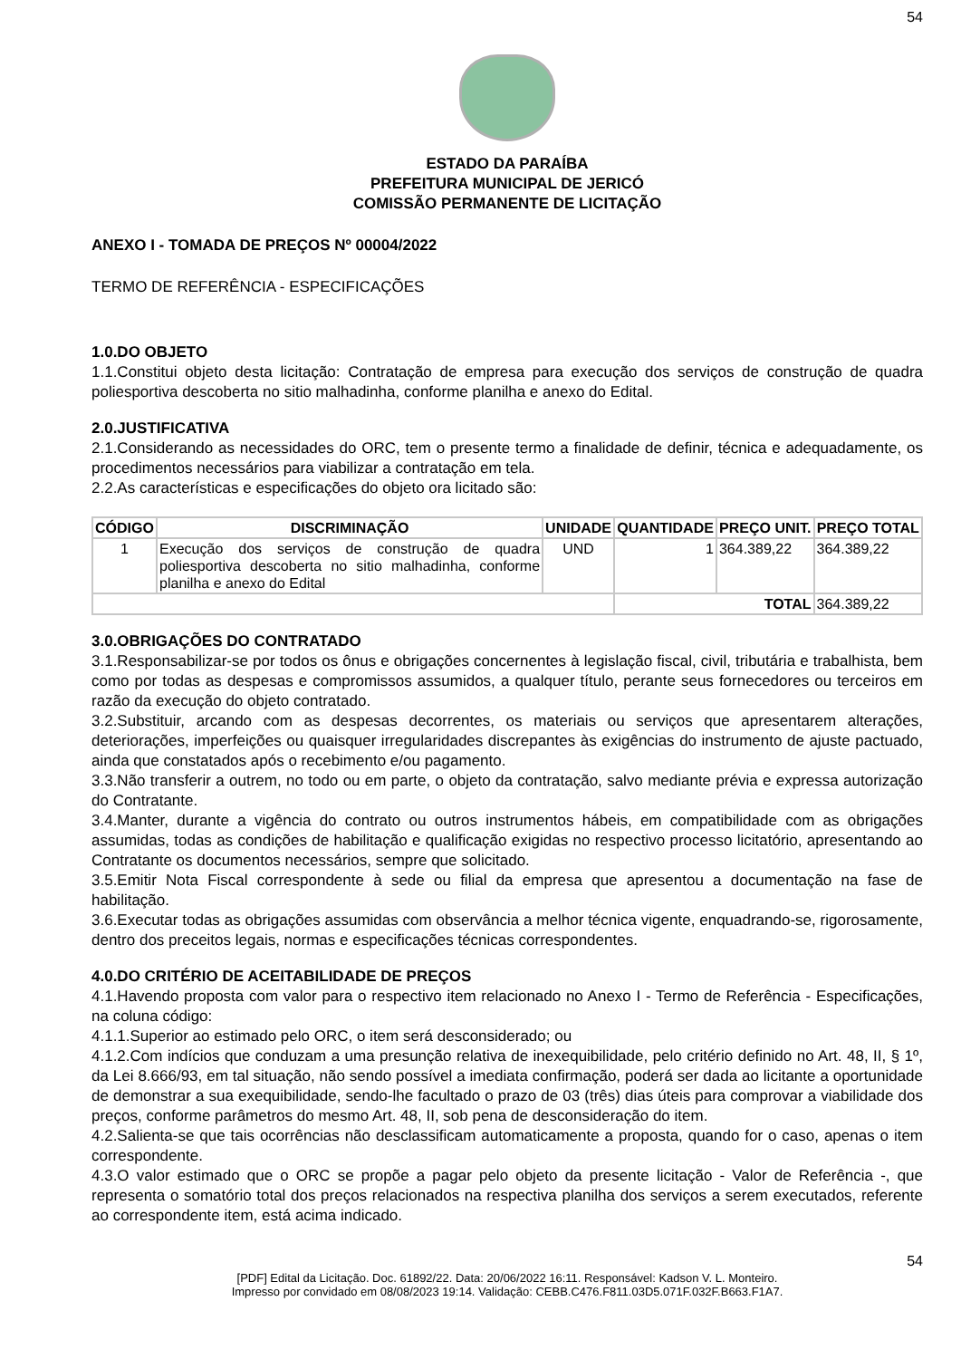54
ESTADO DA PARAÍBA
PREFEITURA MUNICIPAL DE JERICÓ
COMISSÃO PERMANENTE DE LICITAÇÃO
ANEXO I - TOMADA DE PREÇOS Nº 00004/2022
TERMO DE REFERÊNCIA - ESPECIFICAÇÕES
1.0.DO OBJETO
1.1.Constitui objeto desta licitação: Contratação de empresa para execução dos serviços de construção de quadra poliesportiva descoberta no sitio malhadinha, conforme planilha e anexo do Edital.
2.0.JUSTIFICATIVA
2.1.Considerando as necessidades do ORC, tem o presente termo a finalidade de definir, técnica e adequadamente, os procedimentos necessários para viabilizar a contratação em tela.
2.2.As características e especificações do objeto ora licitado são:
| CÓDIGO | DISCRIMINAÇÃO | UNIDADE | QUANTIDADE | PREÇO UNIT. | PREÇO TOTAL |
| --- | --- | --- | --- | --- | --- |
| 1 | Execução dos serviços de construção de quadra poliesportiva descoberta no sitio malhadinha, conforme planilha e anexo do Edital | UND | 1 | 364.389,22 | 364.389,22 |
| | | | TOTAL | | 364.389,22 |
3.0.OBRIGAÇÕES DO CONTRATADO
3.1.Responsabilizar-se por todos os ônus e obrigações concernentes à legislação fiscal, civil, tributária e trabalhista, bem como por todas as despesas e compromissos assumidos, a qualquer título, perante seus fornecedores ou terceiros em razão da execução do objeto contratado.
3.2.Substituir, arcando com as despesas decorrentes, os materiais ou serviços que apresentarem alterações, deteriorações, imperfeições ou quaisquer irregularidades discrepantes às exigências do instrumento de ajuste pactuado, ainda que constatados após o recebimento e/ou pagamento.
3.3.Não transferir a outrem, no todo ou em parte, o objeto da contratação, salvo mediante prévia e expressa autorização do Contratante.
3.4.Manter, durante a vigência do contrato ou outros instrumentos hábeis, em compatibilidade com as obrigações assumidas, todas as condições de habilitação e qualificação exigidas no respectivo processo licitatório, apresentando ao Contratante os documentos necessários, sempre que solicitado.
3.5.Emitir Nota Fiscal correspondente à sede ou filial da empresa que apresentou a documentação na fase de habilitação.
3.6.Executar todas as obrigações assumidas com observância a melhor técnica vigente, enquadrando-se, rigorosamente, dentro dos preceitos legais, normas e especificações técnicas correspondentes.
4.0.DO CRITÉRIO DE ACEITABILIDADE DE PREÇOS
4.1.Havendo proposta com valor para o respectivo item relacionado no Anexo I - Termo de Referência - Especificações, na coluna código:
4.1.1.Superior ao estimado pelo ORC, o item será desconsiderado; ou
4.1.2.Com indícios que conduzam a uma presunção relativa de inexequibilidade, pelo critério definido no Art. 48, II, § 1º, da Lei 8.666/93, em tal situação, não sendo possível a imediata confirmação, poderá ser dada ao licitante a oportunidade de demonstrar a sua exequibilidade, sendo-lhe facultado o prazo de 03 (três) dias úteis para comprovar a viabilidade dos preços, conforme parâmetros do mesmo Art. 48, II, sob pena de desconsideração do item.
4.2.Salienta-se que tais ocorrências não desclassificam automaticamente a proposta, quando for o caso, apenas o item correspondente.
4.3.O valor estimado que o ORC se propõe a pagar pelo objeto da presente licitação - Valor de Referência -, que representa o somatório total dos preços relacionados na respectiva planilha dos serviços a serem executados, referente ao correspondente item, está acima indicado.
54
[PDF] Edital da Licitação. Doc. 61892/22. Data: 20/06/2022 16:11. Responsável: Kadson V. L. Monteiro.
Impresso por convidado em 08/08/2023 19:14. Validação: CEBB.C476.F811.03D5.071F.032F.B663.F1A7.